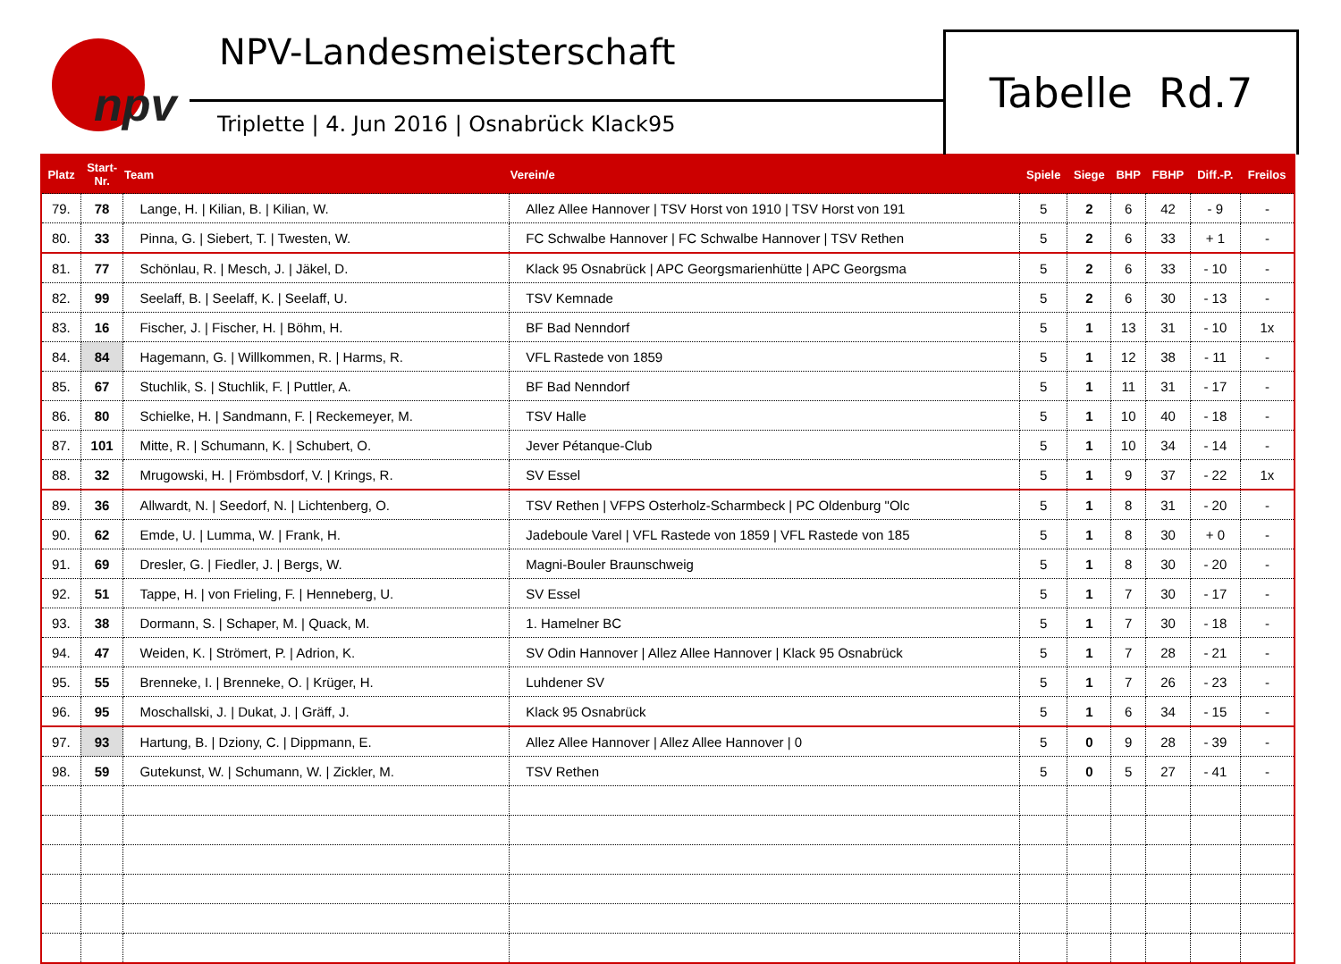npv
NPV-Landesmeisterschaft
Triplette | 4. Jun 2016 | Osnabrück Klack95
Tabelle Rd.7
| Platz | Start- Nr. | Team | Verein/e | Spiele | Siege | BHP | FBHP | Diff.-P. | Freilos |
| --- | --- | --- | --- | --- | --- | --- | --- | --- | --- |
| 79. | 78 | Lange, H. / Kilian, B. / Kilian, W. | Allez Allee Hannover / TSV Horst von 1910 / TSV Horst von 191 | 5 | 2 | 6 | 42 | - 9 | - |
| 80. | 33 | Pinna, G. / Siebert, T. / Twesten, W. | FC Schwalbe Hannover / FC Schwalbe Hannover / TSV Rethen | 5 | 2 | 6 | 33 | + 1 | - |
| 81. | 77 | Schönlau, R. / Mesch, J. / Jäkel, D. | Klack 95 Osnabrück / APC Georgsmarienhütte / APC Georgsma | 5 | 2 | 6 | 33 | - 10 | - |
| 82. | 99 | Seelaff, B. / Seelaff, K. / Seelaff, U. | TSV Kemnade | 5 | 2 | 6 | 30 | - 13 | - |
| 83. | 16 | Fischer, J. / Fischer, H. / Böhm, H. | BF Bad Nenndorf | 5 | 1 | 13 | 31 | - 10 | 1x |
| 84. | 84 | Hagemann, G. / Willkommen, R. / Harms, R. | VFL Rastede von 1859 | 5 | 1 | 12 | 38 | - 11 | - |
| 85. | 67 | Stuchlik, S. / Stuchlik, F. / Puttler, A. | BF Bad Nenndorf | 5 | 1 | 11 | 31 | - 17 | - |
| 86. | 80 | Schielke, H. / Sandmann, F. / Reckemeyer, M. | TSV Halle | 5 | 1 | 10 | 40 | - 18 | - |
| 87. | 101 | Mitte, R. / Schumann, K. / Schubert, O. | Jever Pétanque-Club | 5 | 1 | 10 | 34 | - 14 | - |
| 88. | 32 | Mrugowski, H. / Frömbsdorf, V. / Krings, R. | SV Essel | 5 | 1 | 9 | 37 | - 22 | 1x |
| 89. | 36 | Allwardt, N. / Seedorf, N. / Lichtenberg, O. | TSV Rethen / VFPS Osterholz-Scharmbeck / PC Oldenburg "Olc | 5 | 1 | 8 | 31 | - 20 | - |
| 90. | 62 | Emde, U. / Lumma, W. / Frank, H. | Jadeboule Varel / VFL Rastede von 1859 / VFL Rastede von 185 | 5 | 1 | 8 | 30 | + 0 | - |
| 91. | 69 | Dresler, G. / Fiedler, J. / Bergs, W. | Magni-Bouler Braunschweig | 5 | 1 | 8 | 30 | - 20 | - |
| 92. | 51 | Tappe, H. / von Frieling, F. / Henneberg, U. | SV Essel | 5 | 1 | 7 | 30 | - 17 | - |
| 93. | 38 | Dormann, S. / Schaper, M. / Quack, M. | 1. Hamelner BC | 5 | 1 | 7 | 30 | - 18 | - |
| 94. | 47 | Weiden, K. / Strömert, P. / Adrion, K. | SV Odin Hannover / Allez Allee Hannover / Klack 95 Osnabrück | 5 | 1 | 7 | 28 | - 21 | - |
| 95. | 55 | Brenneke, I. / Brenneke, O. / Krüger, H. | Luhdener SV | 5 | 1 | 7 | 26 | - 23 | - |
| 96. | 95 | Moschallski, J. / Dukat, J. / Gräff, J. | Klack 95 Osnabrück | 5 | 1 | 6 | 34 | - 15 | - |
| 97. | 93 | Hartung, B. / Dziony, C. / Dippmann, E. | Allez Allee Hannover / Allez Allee Hannover / 0 | 5 | 0 | 9 | 28 | - 39 | - |
| 98. | 59 | Gutekunst, W. / Schumann, W. / Zickler, M. | TSV Rethen | 5 | 0 | 5 | 27 | - 41 | - |